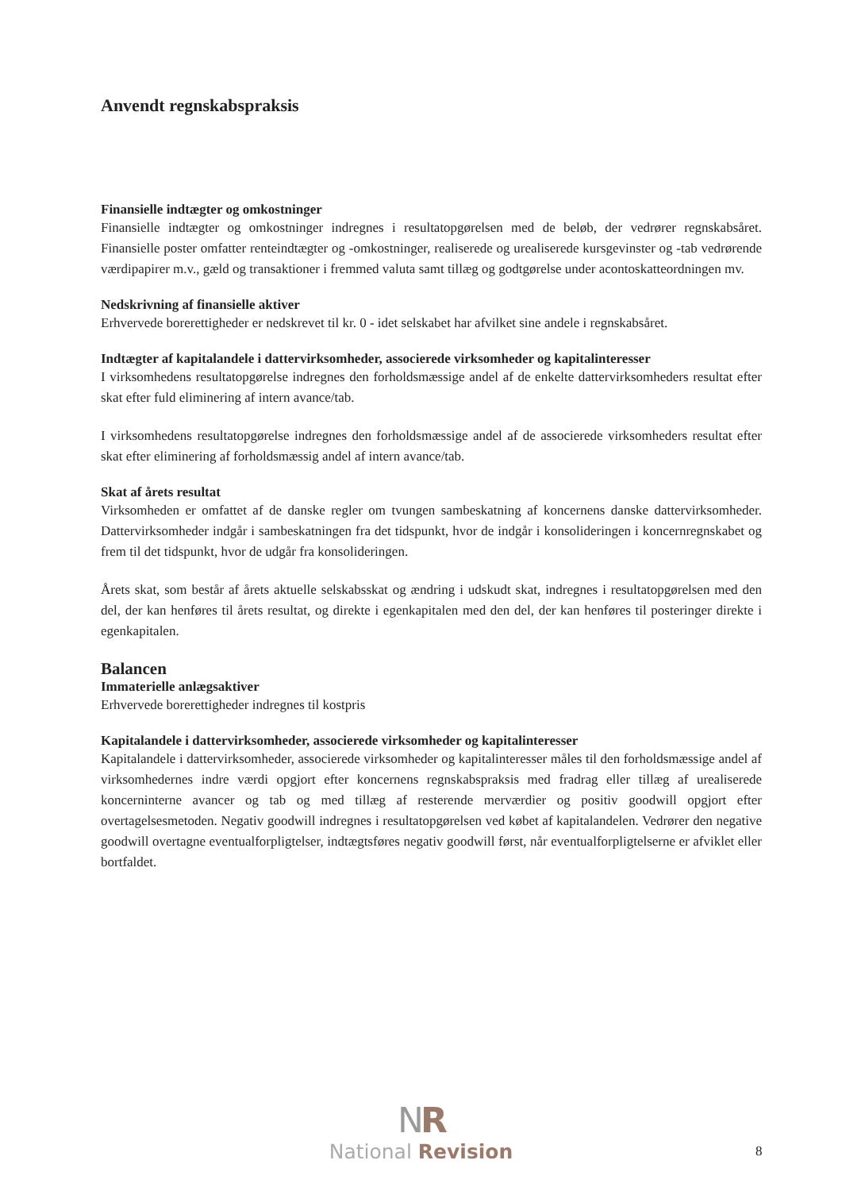Anvendt regnskabspraksis
Finansielle indtægter og omkostninger
Finansielle indtægter og omkostninger indregnes i resultatopgørelsen med de beløb, der vedrører regnskabsåret. Finansielle poster omfatter renteindtægter og -omkostninger, realiserede og urealiserede kursgevinster og -tab vedrørende værdipapirer m.v., gæld og transaktioner i fremmed valuta samt tillæg og godtgørelse under acontoskatteordningen mv.
Nedskrivning af finansielle aktiver
Erhvervede borerettigheder er nedskrevet til kr. 0 - idet selskabet har afvilket sine andele i regnskabsåret.
Indtægter af kapitalandele i dattervirksomheder, associerede virksomheder og kapitalinteresser
I virksomhedens resultatopgørelse indregnes den forholdsmæssige andel af de enkelte dattervirksomheders resultat efter skat efter fuld eliminering af intern avance/tab.
I virksomhedens resultatopgørelse indregnes den forholdsmæssige andel af de associerede virksomheders resultat efter skat efter eliminering af forholdsmæssig andel af intern avance/tab.
Skat af årets resultat
Virksomheden er omfattet af de danske regler om tvungen sambeskatning af koncernens danske dattervirksomheder. Dattervirksomheder indgår i sambeskatningen fra det tidspunkt, hvor de indgår i konsolideringen i koncernregnskabet og frem til det tidspunkt, hvor de udgår fra konsolideringen.
Årets skat, som består af årets aktuelle selskabsskat og ændring i udskudt skat, indregnes i resultatopgørelsen med den del, der kan henføres til årets resultat, og direkte i egenkapitalen med den del, der kan henføres til posteringer direkte i egenkapitalen.
Balancen
Immaterielle anlægsaktiver
Erhvervede borerettigheder indregnes til kostpris
Kapitalandele i dattervirksomheder, associerede virksomheder og kapitalinteresser
Kapitalandele i dattervirksomheder, associerede virksomheder og kapitalinteresser måles til den forholdsmæssige andel af virksomhedernes indre værdi opgjort efter koncernens regnskabspraksis med fradrag eller tillæg af urealiserede koncerninterne avancer og tab og med tillæg af resterende merværdier og positiv goodwill opgjort efter overtagelsesmetoden. Negativ goodwill indregnes i resultatopgørelsen ved købet af kapitalandelen. Vedrører den negative goodwill overtagne eventualforpligtelser, indtægtsføres negativ goodwill først, når eventualforpligtelserne er afviklet eller bortfaldet.
NR
National Revision
8